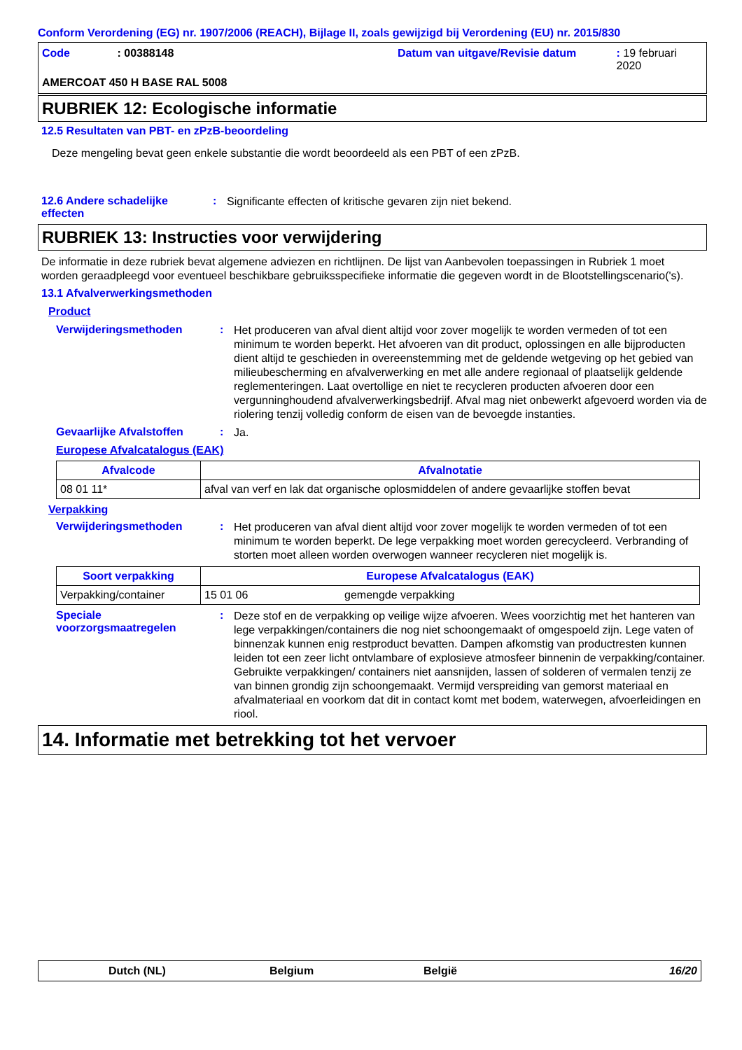Conform Verordening (EG) nr. 1907/2006 (REACH), Bijlage II, zoals gewijzigd bij Verordening (EU) nr. 2015/830
Code: 00388148 Datum van uitgave/Revisie datum: 19 februari 2020
AMERCOAT 450 H BASE RAL 5008
RUBRIEK 12: Ecologische informatie
12.5 Resultaten van PBT- en zPzB-beoordeling
Deze mengeling bevat geen enkele substantie die wordt beoordeeld als een PBT of een zPzB.
12.6 Andere schadelijke effecten
:
Significante effecten of kritische gevaren zijn niet bekend.
RUBRIEK 13: Instructies voor verwijdering
De informatie in deze rubriek bevat algemene adviezen en richtlijnen. De lijst van Aanbevolen toepassingen in Rubriek 1 moet worden geraadpleegd voor eventueel beschikbare gebruiksspecifieke informatie die gegeven wordt in de Blootstellingscenario('s).
13.1 Afvalverwerkingsmethoden
Product
Verwijderingsmethoden :
Het produceren van afval dient altijd voor zover mogelijk te worden vermeden of tot een minimum te worden beperkt. Het afvoeren van dit product, oplossingen en alle bijproducten dient altijd te geschieden in overeenstemming met de geldende wetgeving op het gebied van milieubescherming en afvalverwerking en met alle andere regionaal of plaatselijk geldende reglementeringen. Laat overtollige en niet te recycleren producten afvoeren door een vergunninghoudend afvalverwerkingsbedrijf. Afval mag niet onbewerkt afgevoerd worden via de riolering tenzij volledig conform de eisen van de bevoegde instanties.
Gevaarlijke Afvalstoffen :
Ja.
Europese Afvalcatalogus (EAK)
| Afvalcode | Afvalnotatie |
| --- | --- |
| 08 01 11* | afval van verf en lak dat organische oplosmiddelen of andere gevaarlijke stoffen bevat |
Verpakking
Verwijderingsmethoden :
Het produceren van afval dient altijd voor zover mogelijk te worden vermeden of tot een minimum te worden beperkt. De lege verpakking moet worden gerecycleerd. Verbranding of storten moet alleen worden overwogen wanneer recycleren niet mogelijk is.
| Soort verpakking | Europese Afvalcatalogus (EAK) | |
| --- | --- | --- |
| Verpakking/container | 15 01 06 | gemengde verpakking |
Speciale voorzorgsmaatregelen
:
Deze stof en de verpakking op veilige wijze afvoeren. Wees voorzichtig met het hanteren van lege verpakkingen/containers die nog niet schoongemaakt of omgespoeld zijn. Lege vaten of binnenzak kunnen enig restproduct bevatten. Dampen afkomstig van productresten kunnen leiden tot een zeer licht ontvlambare of explosieve atmosfeer binnenin de verpakking/container. Gebruikte verpakkingen/ containers niet aansnijden, lassen of solderen of vermalen tenzij ze van binnen grondig zijn schoongemaakt. Vermijd verspreiding van gemorst materiaal en afvalmateriaal en voorkom dat dit in contact komt met bodem, waterwegen, afvoerleidingen en riool.
14. Informatie met betrekking tot het vervoer
Dutch (NL) Belgium België 16/20